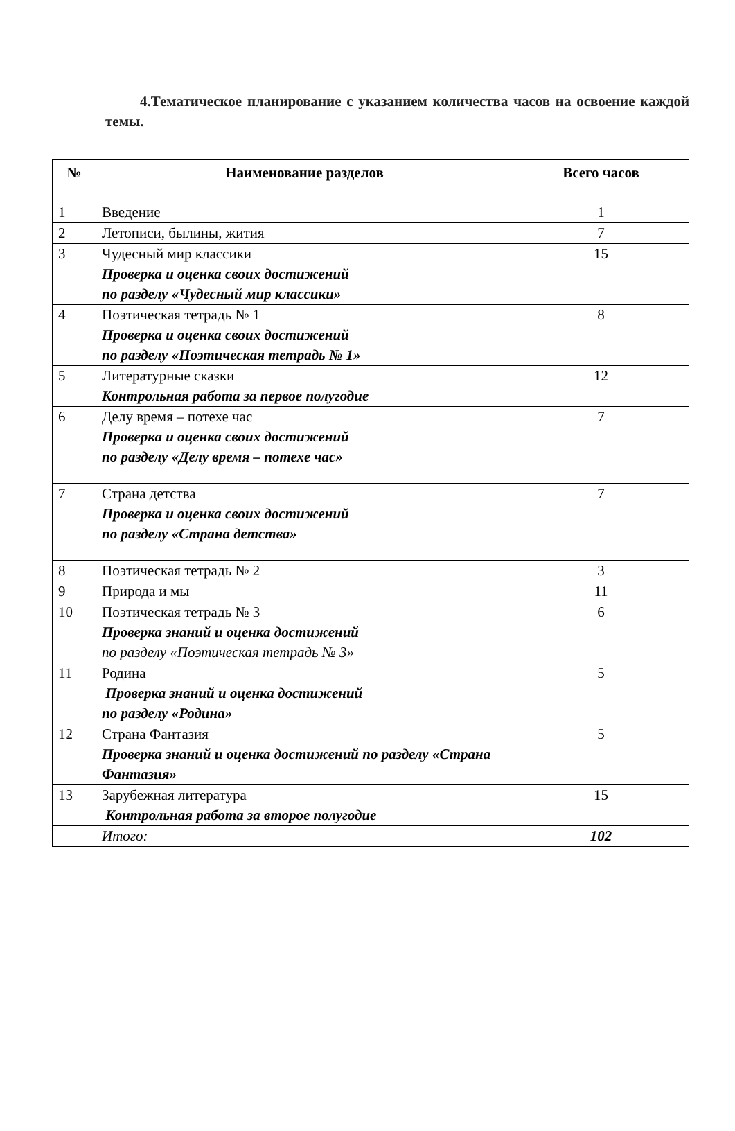4.Тематическое планирование с указанием количества часов на освоение каждой темы.
| № | Наименование разделов | Всего часов |
| --- | --- | --- |
| 1 | Введение | 1 |
| 2 | Летописи, былины, жития | 7 |
| 3 | Чудесный мир классики Проверка и оценка своих достижений по разделу «Чудесный мир классики» | 15 |
| 4 | Поэтическая тетрадь № 1 Проверка и оценка своих достижений по разделу «Поэтическая тетрадь № 1» | 8 |
| 5 | Литературные сказки Контрольная работа за первое полугодие | 12 |
| 6 | Делу время – потехе час Проверка и оценка своих достижений по разделу «Делу время – потехе час» | 7 |
| 7 | Страна детства Проверка и оценка своих достижений по разделу «Страна детства» | 7 |
| 8 | Поэтическая тетрадь № 2 | 3 |
| 9 | Природа и мы | 11 |
| 10 | Поэтическая тетрадь № 3 Проверка знаний и оценка достижений по разделу «Поэтическая тетрадь № 3» | 6 |
| 11 | Родина Проверка знаний и оценка достижений по разделу «Родина» | 5 |
| 12 | Страна Фантазия Проверка знаний и оценка достижений по разделу «Страна Фантазия» | 5 |
| 13 | Зарубежная литература Контрольная работа за второе полугодие | 15 |
| | Итого: | 102 |